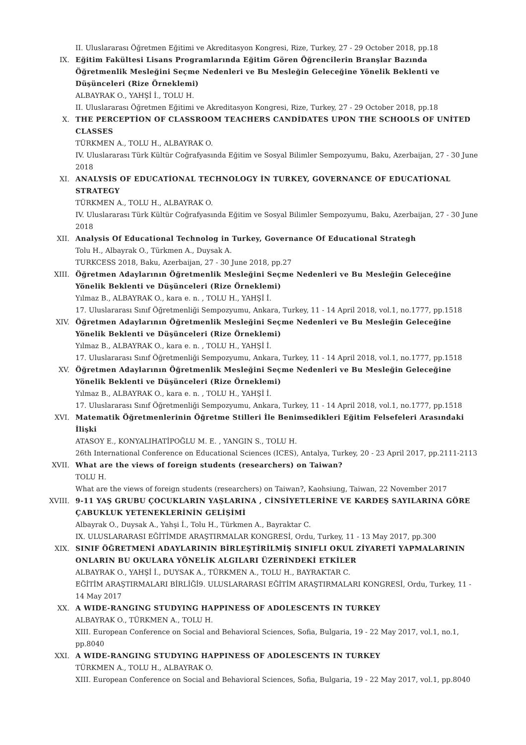II. Uluslararası Öğretmen Eğitimi ve Akreditasyon Kongresi, Rize, Turkey, 27 - 29 October 2018, pp.18
IX. Eğitim Fakültesi Lisans Programlarında Eğitim Gören Öğrencilerin Branşlar Bazında Öğretmenlik Mesleğini Seçme Nedenleri ve Bu Mesleğin Geleceğine Yönelik Beklenti ve Düşünceleri (Rize Örneklemi)
ALBAYRAK O., YAHŞİ İ., TOLU H.
II. Uluslararası Öğretmen Eğitimi ve Akreditasyon Kongresi, Rize, Turkey, 27 - 29 October 2018, pp.18
X. THE PERCEPTİON OF CLASSROOM TEACHERS CANDİDATES UPON THE SCHOOLS OF UNİTED CLASSES
TÜRKMEN A., TOLU H., ALBAYRAK O.
IV. Uluslararası Türk Kültür Coğrafyasında Eğitim ve Sosyal Bilimler Sempozyumu, Baku, Azerbaijan, 27 - 30 June 2018
XI. ANALYSİS OF EDUCATİONAL TECHNOLOGY İN TURKEY, GOVERNANCE OF EDUCATİONAL STRATEGY
TÜRKMEN A., TOLU H., ALBAYRAK O.
IV. Uluslararası Türk Kültür Coğrafyasında Eğitim ve Sosyal Bilimler Sempozyumu, Baku, Azerbaijan, 27 - 30 June 2018
XII. Analysis Of Educational Technolog in Turkey, Governance Of Educational Strategh
Tolu H., Albayrak O., Türkmen A., Duysak A.
TURKCESS 2018, Baku, Azerbaijan, 27 - 30 June 2018, pp.27
XIII. Öğretmen Adaylarının Öğretmenlik Mesleğini Seçme Nedenleri ve Bu Mesleğin Geleceğine Yönelik Beklenti ve Düşünceleri (Rize Örneklemi)
Yılmaz B., ALBAYRAK O., kara e. n. , TOLU H., YAHŞİ İ.
17. Uluslararası Sınıf Öğretmenliği Sempozyumu, Ankara, Turkey, 11 - 14 April 2018, vol.1, no.1777, pp.1518
XIV. Öğretmen Adaylarının Öğretmenlik Mesleğini Seçme Nedenleri ve Bu Mesleğin Geleceğine Yönelik Beklenti ve Düşünceleri (Rize Örneklemi)
Yılmaz B., ALBAYRAK O., kara e. n. , TOLU H., YAHŞİ İ.
17. Uluslararası Sınıf Öğretmenliği Sempozyumu, Ankara, Turkey, 11 - 14 April 2018, vol.1, no.1777, pp.1518
XV. Öğretmen Adaylarının Öğretmenlik Mesleğini Seçme Nedenleri ve Bu Mesleğin Geleceğine Yönelik Beklenti ve Düşünceleri (Rize Örneklemi)
Yılmaz B., ALBAYRAK O., kara e. n. , TOLU H., YAHŞİ İ.
17. Uluslararası Sınıf Öğretmenliği Sempozyumu, Ankara, Turkey, 11 - 14 April 2018, vol.1, no.1777, pp.1518
XVI. Matematik Öğretmenlerinin Öğretme Stilleri İle Benimsedikleri Eğitim Felsefeleri Arasındaki İlişki
ATASOY E., KONYALIHATİPOĞLU M. E. , YANGIN S., TOLU H.
26th International Conference on Educational Sciences (ICES), Antalya, Turkey, 20 - 23 April 2017, pp.2111-2113
XVII. What are the views of foreign students (researchers) on Taiwan?
TOLU H.
What are the views of foreign students (researchers) on Taiwan?, Kaohsiung, Taiwan, 22 November 2017
XVIII.
9-11 YAŞ GRUBU ÇOCUKLARIN YAŞLARINA , CİNSİYETLERİNE VE KARDEŞ SAYILARINA GÖRE ÇABUKLUK YETENEKLERİNİN GELİŞİMİ
Albayrak O., Duysak A., Yahşi İ., Tolu H., Türkmen A., Bayraktar C.
IX. ULUSLARARASI EĞİTİMDE ARAŞTIRMALAR KONGRESİ, Ordu, Turkey, 11 - 13 May 2017, pp.300
XIX. SINIF ÖĞRETMENİ ADAYLARININ BİRLEŞTİRİLMİŞ SINIFLI OKUL ZİYARETİ YAPMALARININ ONLARIN BU OKULARA YÖNELİK ALGILARI ÜZERİNDEKİ ETKİLER
ALBAYRAK O., YAHŞİ İ., DUYSAK A., TÜRKMEN A., TOLU H., BAYRAKTAR C.
EĞİTİM ARAŞTIRMALARI BİRLİĞİ9. ULUSLARARASI EĞİTİM ARAŞTIRMALARI KONGRESİ, Ordu, Turkey, 11 - 14 May 2017
XX. A WIDE-RANGING STUDYING HAPPINESS OF ADOLESCENTS IN TURKEY
ALBAYRAK O., TÜRKMEN A., TOLU H.
XIII. European Conference on Social and Behavioral Sciences, Sofia, Bulgaria, 19 - 22 May 2017, vol.1, no.1, pp.8040
XXI. A WIDE-RANGING STUDYING HAPPINESS OF ADOLESCENTS IN TURKEY
TÜRKMEN A., TOLU H., ALBAYRAK O.
XIII. European Conference on Social and Behavioral Sciences, Sofia, Bulgaria, 19 - 22 May 2017, vol.1, pp.8040